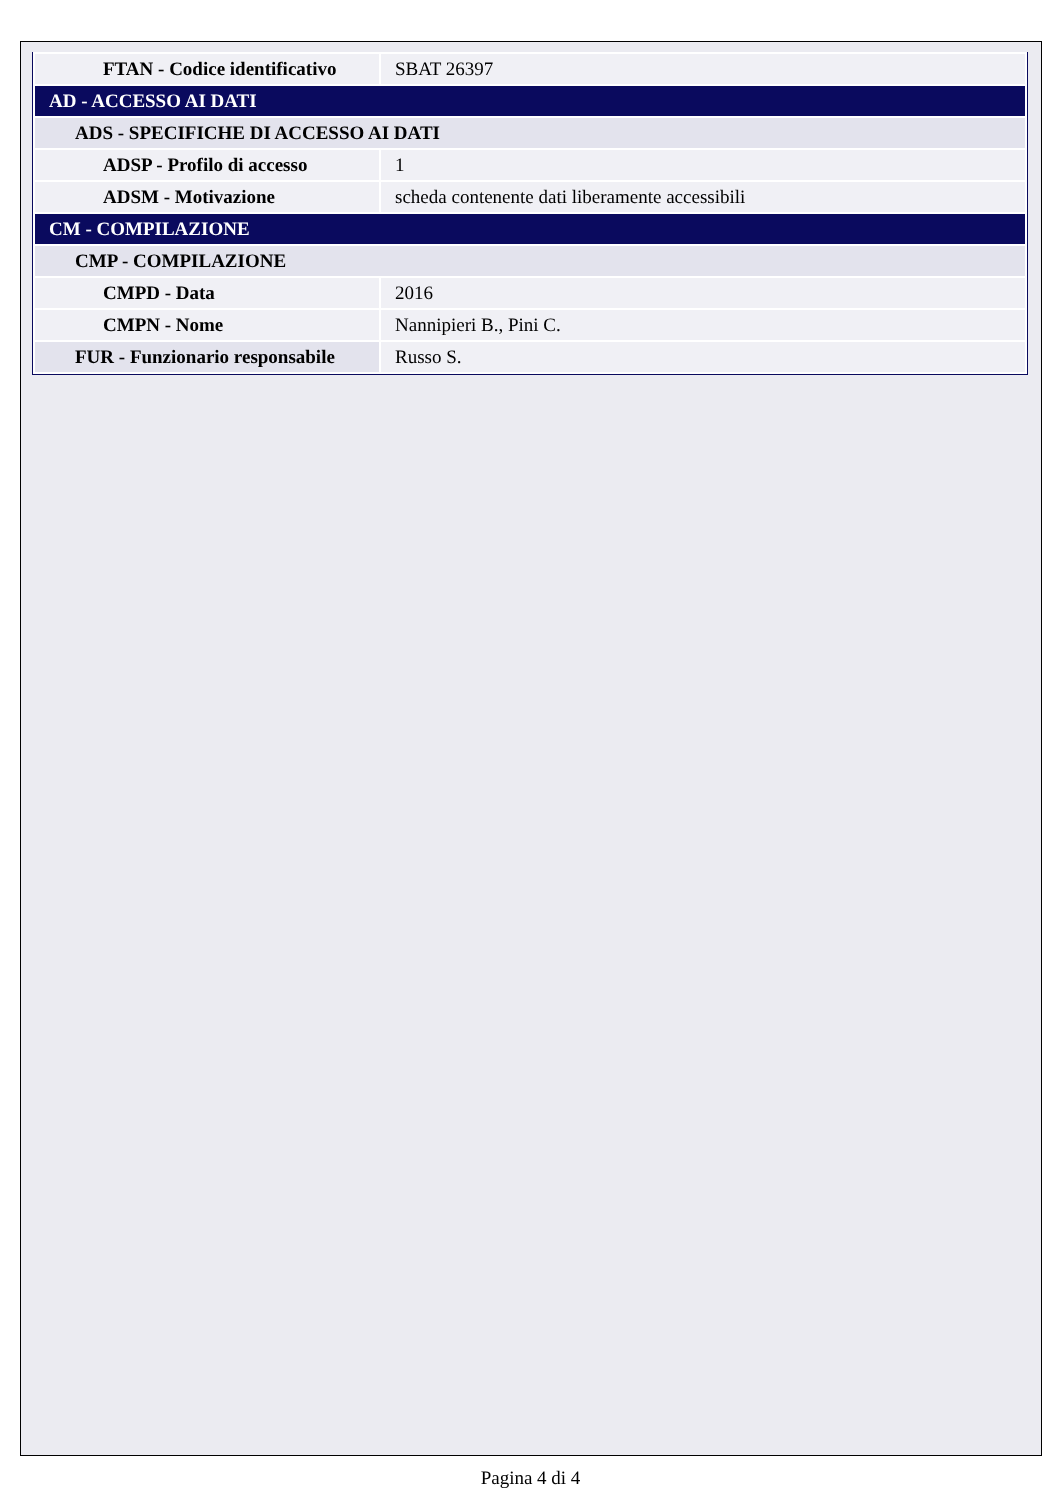| FTAN - Codice identificativo | SBAT 26397 |
| AD - ACCESSO AI DATI | |
| ADS - SPECIFICHE DI ACCESSO AI DATI | |
| ADSP - Profilo di accesso | 1 |
| ADSM - Motivazione | scheda contenente dati liberamente accessibili |
| CM - COMPILAZIONE | |
| CMP - COMPILAZIONE | |
| CMPD - Data | 2016 |
| CMPN - Nome | Nannipieri B., Pini C. |
| FUR - Funzionario responsabile | Russo S. |
Pagina 4 di 4